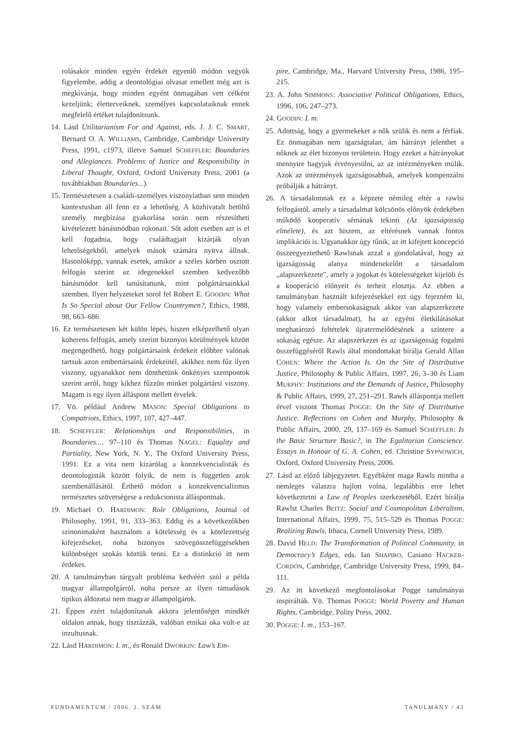rolásakor minden egyén érdekét egyenlő módon vegyük figyelembe, addig a deontológiai olvasat emellett még azt is megkívánja, hogy minden egyént önmagában vett célként kezeljünk; életterveiknek, személyes kapcsolataiknak ennek megfelelő értéket tulajdonítsunk.
14. Lásd Utilitarianism For and Against, eds. J. J. C. SMART, Bernard O. A. WILLIAMS, Cambridge, Cambridge University Press, 1991, c1973, illetve Samuel SCHEFFLER: Boundaries and Allegiances. Problems of Justice and Responsibility in Liberal Thought, Oxford, Oxford University Press, 2001 (a továbbiakban Boundaries...).
15. Természetesen a családi-személyes viszonylatban sem minden kontextusban áll fenn ez a lehetőség. A közhivatalt betöltő személy megbízása gyakorlása során nem részesítheti kivételezett bánásmódban rokonait. Sőt adott esetben azt is el kell fogadnia, hogy családtagjait kizárják olyan lehetőségekből, amelyek mások számára nyitva állnak. Hasonlóképp, vannak esetek, amikor a széles körben osztott felfogás szerint az idegenekkel szemben kedvezőbb bánásmódot kell tanúsítanunk, mint polgártársainkkal szemben. Ilyen helyzeteket sorol fel Robert E. GOODIN: What Is So Special about Our Fellow Countrymen?, Ethics, 1988, 98, 663–686.
16. Ez természetesen két külön lépés, hiszen elképzelhető olyan koherens felfogás, amely szerint bizonyos körülmények között megengedhető, hogy polgártársaink érdekeit előbbre valónak tartsuk azon embertársaink érdekeinél, akikhez nem fűz ilyen viszony, ugyanakkor nem dönthetünk önkényes szempontok szerint arról, hogy kikhez fűzzön minket polgártársi viszony. Magam is egy ilyen álláspont mellett érvelek.
17. Vö. például Andrew MASON: Special Obligations to Compatriots, Ethics, 1997, 107, 427–447.
18. SCHEFFLER: Relationships and Responsibilities, in Boundaries..., 97–110 és Thomas NAGEL: Equality and Partiality, New York, N. Y., The Oxford University Press, 1991. Ez a vita nem kizárólag a konzekvencialisták és deontologisták között folyik, de nem is független azok szembenállásától. Érthető módon a konzekvencializmus természetes szövetségese a redukcionista álláspontnak.
19. Michael O. HARDIMON: Role Obligations, Journal of Philosophy, 1991, 91, 333–363. Eddig és a következőkben szinonimaként használom a kötelesség és a kötelezettség kifejezéseket, noha bizonyos szövegösszefüggésekben különbséget szokás köztük tenni. Ez a distinkció itt nem érdekes.
20. A tanulmányban tárgyalt probléma kedvéért szól a példa magyar állampolgárról, noha persze az ilyen támadások tipikus áldozatai nem magyar állampolgárok.
21. Éppen ezért tulajdonítanak akkora jelentőséget mindkét oldalon annak, hogy tisztázzák, valóban etnikai oka volt-e az inzultusnak.
22. Lásd HARDIMON: I. m., és Ronald DWORKIN: Law’s Em-
pire, Cambridge, Ma., Harvard University Press, 1986, 195–215.
23. A. John SIMMONS: Associative Political Obligations, Ethics, 1996, 106, 247–273.
24. GOODIN: I. m.
25. Adottság, hogy a gyermekeket a nők szülik és nem a férfiak. Ez önmagában nem igazságtalan, ám hátrányt jelenthet a nőknek az élet bizonyos területein. Hogy ezeket a hátrányokat mennyire hagyjuk érvényesülni, az az intézményeken múlik. Azok az intézmények igazságosabbak, amelyek kompenzálni próbálják a hátrányt.
26. A társadalomnak ez a képzete némileg eltér a rawlsi felfogástól, amely a társadalmat kölcsönös előnyök érdekében működő kooperatív sémának tekinti (Az igazságosság elmélete), és azt hiszem, az eltérésnek vannak fontos implikációi is. Ugyanakkor úgy tűnik, az itt kifejtett koncepció összeegyeztethető Rawlsnak azzal a gondolatával, hogy az igazságosság alanya mindenekelőtt a társadalom „alapszerkezete”, amely a jogokat és kötelességeket kijelöli és a kooperáció előnyeit és terheit elosztja. Az ebben a tanulmányban használt kifejezésekkel ezt úgy fejezném ki, hogy valamely embersokaságnak akkor van alapszerkezete (akkor alkot társadalmat), ha az egyéni életkilátásokat meghatározó feltételek újratermelődésének a színtere a sokaság egésze. Az alapszerkezet és az igazságosság fogalmi összefüggéséről Rawls által mondottakat bírálja Gerald Allan COHEN: Where the Action Is. On the Site of Distributive Justice, Philosophy & Public Affairs, 1997, 26, 3–30 és Liam MURPHY: Institutions and the Demands of Justice, Philosophy & Public Affairs, 1999, 27, 251–291. Rawls álláspontja mellett érvel viszont Thomas POGGE: On the Site of Distributive Justice. Reflections on Cohen and Murphy, Philosophy & Public Affairs, 2000, 29, 137–169 és Samuel SCHEFFLER: Is the Basic Structure Basic?, in The Egalitarian Conscience. Essays in Honour of G. A. Cohen, ed. Christine SYPNOWICH, Oxford, Oxford University Press, 2006.
27. Lásd az előző lábjegyzetet. Egyébként maga Rawls mintha a nemleges válaszra hajlott volna, legalábbis erre lehet következtetni a Law of Peoples szerkezetéből. Ezért bírálja Rawlst Charles BEITZ: Social and Cosmopolitan Liberalism, International Affairs, 1999, 75, 515–529 és Thomas POGGE: Realizing Rawls, Ithaca, Cornell University Press, 1989.
28. David HELD: The Transformation of Political Community, in Democracy’s Edges, eds. Ian SHAPIRO, Casiano HACKER-CORDÓN, Cambridge, Cambridge University Press, 1999, 84–111.
29. Az itt következő megfontolásokat Pogge tanulmányai inspirálták. Vö. Thomas POGGE: World Poverty and Human Rights, Cambridge, Polity Press, 2002.
30. POGGE: I. m., 153–167.
FUNDAMENTUM / 2006. 2. SZÁM TANULMÁNY / 43